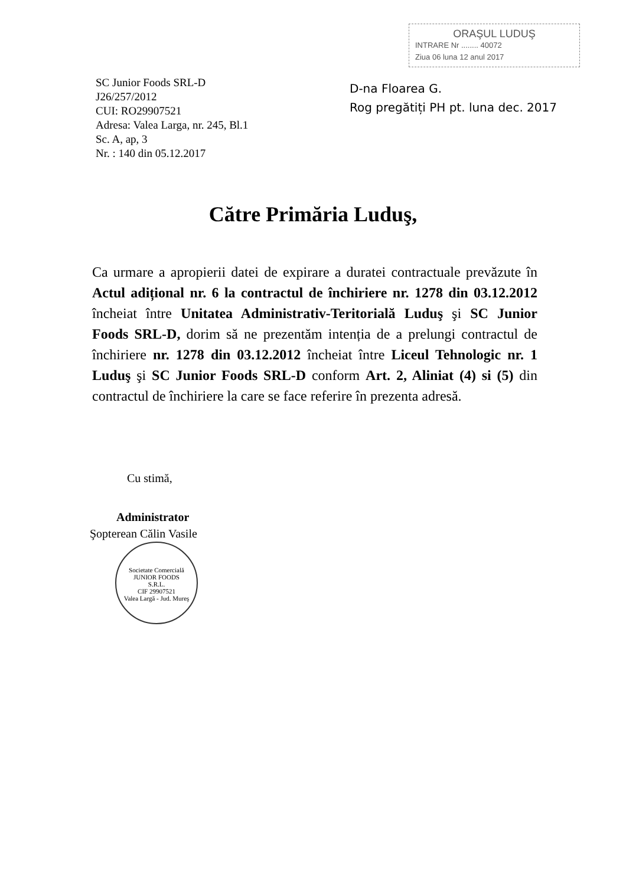SC Junior Foods SRL-D
J26/257/2012
CUI: RO29907521
Adresa: Valea Larga, nr. 245, Bl.1
Sc. A, ap, 3
Nr. : 140 din 05.12.2017
ORAŞUL LUDUŞ
INTRARE Nr ........ 40072
Ziua 06 luna 12 anul 2017
D-na Floarea G.
Rog pregătiți PH pt. luna dec. 2017
Către Primăria Luduş,
Ca urmare a apropierii datei de expirare a duratei contractuale prevăzute în Actul adițional nr. 6 la contractul de închiriere nr. 1278 din 03.12.2012 încheiat între Unitatea Administrativ-Teritorială Luduş şi SC Junior Foods SRL-D, dorim să ne prezentăm intenția de a prelungi contractul de închiriere nr. 1278 din 03.12.2012 încheiat între Liceul Tehnologic nr. 1 Luduş şi SC Junior Foods SRL-D conform Art. 2, Aliniat (4) si (5) din contractul de închiriere la care se face referire în prezenta adresă.
Cu stimă,
Administrator
Şopterean Călin Vasile
Societate Comercială
JUNIOR FOODS
S.R.L.
CIF 29907521
Valea Largă - Jud. Mureş